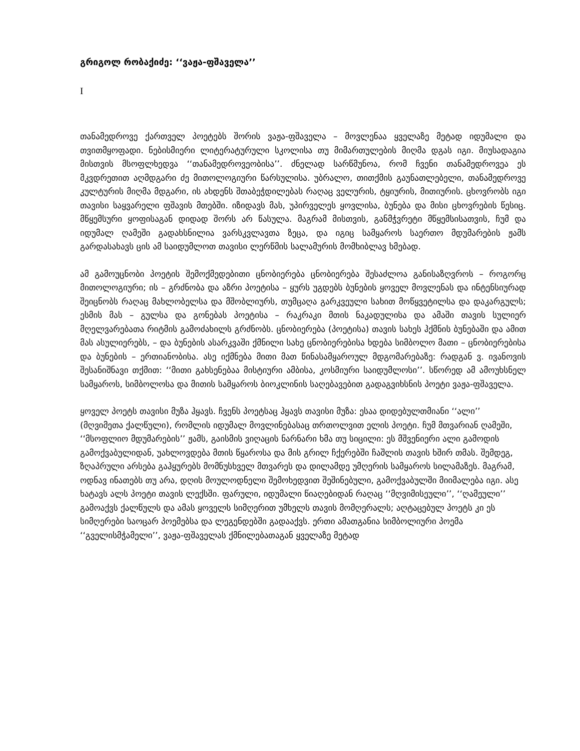გრიგოლ რობაქიძე: ‘‘ვაჟა-ფშაველა’’
I
თანამედროვე ქართველ პოეტებს შორის ვაჟა-ფშაველა – მოვლენაა ყველაზე მეტად იდუმალი და თვითმყოფადი. ნებისმიერი ლიტერატურული სკოლისა თუ მიმართულების მიღმა დგას იგი. მიუსადაგია მისთვის მსოფლხედვა ‘‘თანამედროვეობისა’’. ძნელად სარწმუნოა, რომ ჩვენი თანამედროვეა ეს მკვდრეთით აღმდგარი ძე მითოლოგიური წარსულისა. უბრალო, თითქმის გაუნათლებელი, თანამედროვე კულტურის მიღმა მდგარი, ის ახდენს შთაბეჭდილებას რაღაც ველურის, ტყიურის, მითიურის. ცხოვრობს იგი თავისი საყვარელი ფშავის მთებში. იზიდავს მას, უპირველეს ყოვლისა, ბუნება და მისი ცხოვრების წესიც. მწყემსური ყოფისაგან დიდად შორს არ წასულა. მაგრამ მისთვის, განმჭვრეტი მწყემსისათვის, ჩუმ და იდუმალ ღამეში გადახსნილია ვარსკვლავთა ზეცა, და იგიც სამყაროს საერთო მდუმარების ჟამს გარდასახავს ცის ამ საიდუმლოთ თავისი ლერწმის სალამურის მომხიბლავ ხმებად.
ამ გამოუცნობი პოეტის შემოქმედებითი ცნობიერება ცნობიერება შესაძლოა განისაზღვროს – როგორც მითოლოგიური; ის – გრძნობა და აზრი პოეტისა – ყურს უგდებს ბუნების ყოველ მოვლენას და ინტენსიურად შეიცნობს რაღაც მახლობელსა და მშობლიურს, თუმცაღა გარკვეული სახით მოწყვეტილსა და დაკარგულს; ესმის მას – გულსა და გონებას პოეტისა – რაკრაკი მთის ნაკადულისა და ამაში თავის სულიერ მღელვარებათა რიტმის გამოძახილს გრძნობს. ცნობიერება (პოეტისა) თავის სახეს ჰქმნის ბუნებაში და ამით მას ასულიერებს, – და ბუნების ასარკვაში ქმნილი სახე ცნობიერებისა ხდება სიმბოლო მათი – ცნობიერებისა და ბუნების – ერთიანობისა. ასე იქმნება მითი მათ წინასამყაროულ მდგომარებაზე: რადგან ვ. ივანოვის შესანიშნავი თქმით: ‘‘მითი გახსენებაა მისტიური ამბისა, კოსმიური საიდუმლოსი’’. სწორედ ამ ამოუხსნელ სამყაროს, სიმბოლოსა და მითის სამყაროს ბიოკლინის საღებავებით გადაგვიხსნის პოეტი ვაჟა-ფშაველა.
ყოველ პოეტს თავისი მუზა ჰყავს. ჩვენს პოეტსაც ჰყავს თავისი მუზა: ესაა დიდებულთმიანი ‘‘ალი’’ (მღვიმეთა ქალწული), რომლის იდუმალ მოვლინებასაც თრთოლვით ელის პოეტი. ჩუმ მთვარიან ღამეში, ‘‘მსოფლიო მდუმარების’’ ჟამს, გაისმის ვიღაცის ნარნარი ხმა თუ სიცილი: ეს მშვენიერი ალი გამოდის გამოქვაბულიდან, უახლოვდება მთის წყაროსა და მის გრილ ჩქერებში ჩაშლის თავის ხშირ თმას. შემდეგ, ზღაპრული არსება გაჰყურებს მომნუსხველ მთვარეს და დილამდე უმღერის სამყაროს სილამაზეს. მაგრამ, ოდნავ ინათებს თუ არა, დღის მოულოდნელი შემოხედვით შეშინებული, გამოქვაბულში მიიმალება იგი. ასე ხატავს ალს პოეტი თავის ლექსში. ფარული, იდუმალი წიაღებიდან რაღაც ‘‘მღვიმისეული’’, ‘‘ღამეული’’ გამოაქვს ქალწულს და ამას ყოველს სიმღერით უმხელს თავის მომღერალს; აღტაცებულ პოეტს კი ეს სიმღერები საოცარ პოემებსა და ლეგენდებში გადააქვს. ერთი ამათგანია სიმბოლიური პოემა ‘‘გველისმჭამელი’’, ვაჟა-ფშაველას ქმნილებათაგან ყველაზე მეტად